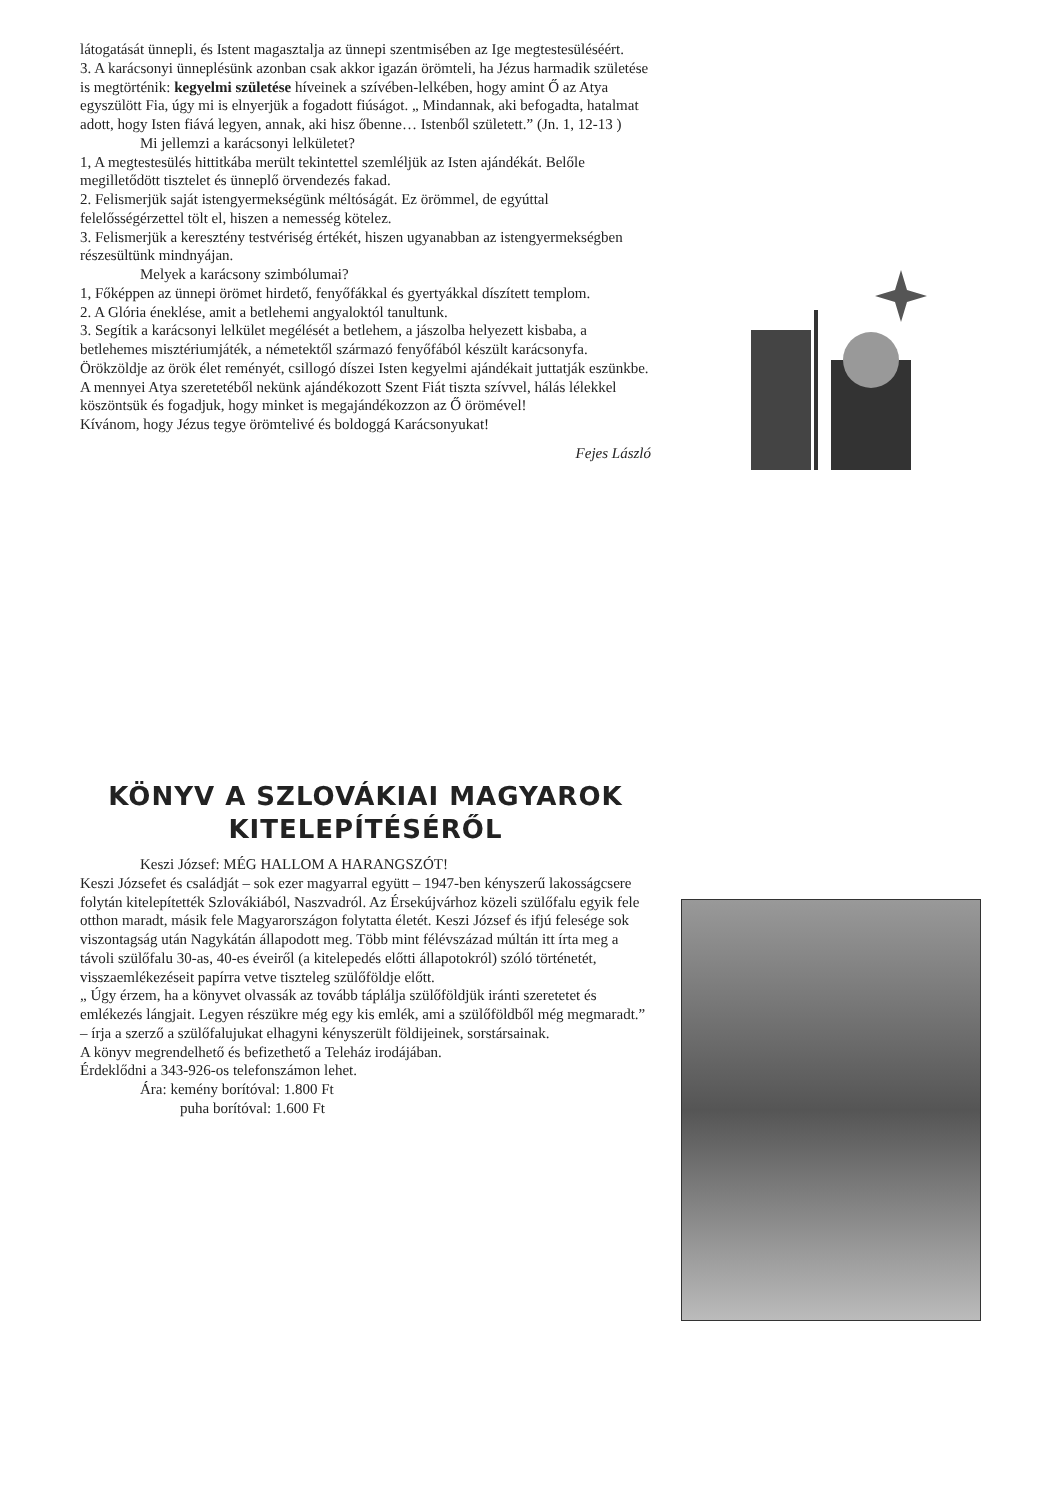látogatását ünnepli, és Istent magasztalja az ünnepi szentmisében az Ige megtestesüléséért.
3. A karácsonyi ünneplésünk azonban csak akkor igazán örömteli, ha Jézus harmadik születése is megtörténik: kegyelmi születése híveinek a szívében-lelkében, hogy amint Ő az Atya egyszülött Fia, úgy mi is elnyerjük a fogadott fiúságot. „ Mindannak, aki befogadta, hatalmat adott, hogy Isten fiává legyen, annak, aki hisz őbenne… Istenből született.” (Jn. 1, 12-13 )
Mi jellemzi a karácsonyi lelkületet?
1, A megtestesülés hittitkába merült tekintettel szemléljük az Isten ajándékát. Belőle megilletődött tisztelet és ünneplő örvendezés fakad.
2. Felismerjük saját istengyermekségünk méltóságát. Ez örömmel, de egyúttal felelősségérzettel tölt el, hiszen a nemesség kötelez.
3. Felismerjük a keresztény testvériség értékét, hiszen ugyanabban az istengyermekségben részesültünk mindnyájan.
Melyek a karácsony szimbólumai?
1, Főképpen az ünnepi örömet hirdető, fenyőfákkal és gyertyákkal díszített templom.
2. A Glória éneklése, amit a betlehemi angyaloktól tanultunk.
3. Segítik a karácsonyi lelkület megélését a betlehem, a jászolba helyezett kisbaba, a betlehemes misztériumjáték, a németektől származó fenyőfából készült karácsonyfa. Örökzöldje az örök élet reményét, csillogó díszei Isten kegyelmi ajándékait juttatják eszünkbe.
A mennyei Atya szeretetéből nekünk ajándékozott Szent Fiát tiszta szívvel, hálás lélekkel köszöntsük és fogadjuk, hogy minket is megajándékozzon az Ő örömével!
Kívánom, hogy Jézus tegye örömtelivé és boldoggá Karácsonyukat!
Fejes László
KÖNYV A SZLOVÁKIAI MAGYAROK KITELEPÍTÉSÉRŐL
Keszi József: MÉG HALLOM A HARANGSZÓT!
Keszi Józsefet és családját – sok ezer magyarral együtt – 1947-ben kényszerű lakosságcsere folytán kitelepítették Szlovákiából, Naszvadról. Az Érsekújvárhoz közeli szülőfalu egyik fele otthon maradt, másik fele Magyarországon folytatta életét. Keszi József és ifjú felesége sok viszontagság után Nagykátán állapodott meg. Több mint félévszázad múltán itt írta meg a távoli szülőfalu 30-as, 40-es éveiről (a kitelepedés előtti állapotokról) szóló történetét, visszaemlékezéseit papírra vetve tiszteleg szülőföldje előtt.
„ Úgy érzem, ha a könyvet olvassák az tovább táplálja szülőföldjük iránti szeretetet és emlékezés lángjait. Legyen részükre még egy kis emlék, ami a szülőföldből még megmaradt.” – írja a szerző a szülőfalujukat elhagyni kényszerült földijeinek, sorstársainak.
A könyv megrendelhető és befizethető a Teleház irodájában.
Érdeklődni a 343-926-os telefonszámon lehet.
Ára: kemény borítóval: 1.800 Ft
puha borítóval: 1.600 Ft